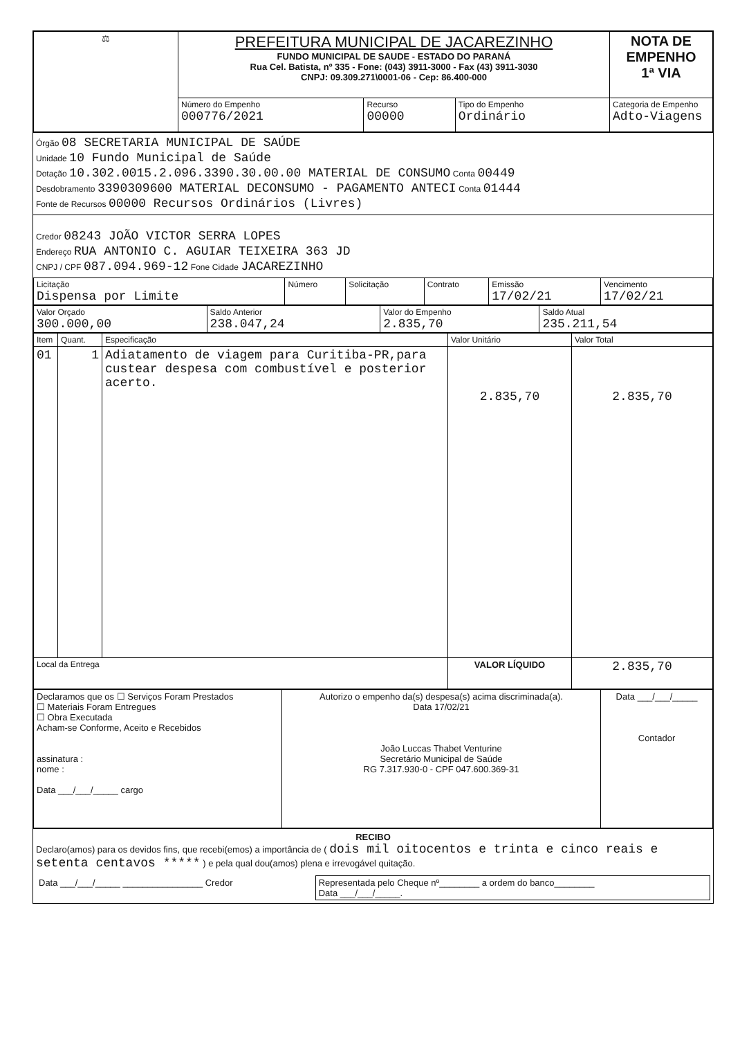| ⚖ | PREFEITURA MUNICIPAL DE JACAREZINHO FUNDO MUNICIPAL DE SAUDE - ESTADO DO PARANÁ Rua Cel. Batista, nº 335 - Fone: (043) 3911-3000 - Fax (43) 3911-3030 CNPJ: 09.309.271\0001-06 - Cep: 86.400-000 | | | NOTA DE EMPENHO 1ª VIA |
| | Número do Empenho 000776/2021 | Recurso 00000 | Tipo do Empenho Ordinário | Categoria de Empenho Adto-Viagens |
Órgão 08 SECRETARIA MUNICIPAL DE SAÚDE
Unidade 10 Fundo Municipal de Saúde
Dotação 10.302.0015.2.096.3390.30.00.00 MATERIAL DE CONSUMO Conta 00449
Desdobramento 3390309600 MATERIAL DECONSUMO - PAGAMENTO ANTECI Conta 01444
Fonte de Recursos 00000 Recursos Ordinários (Livres)
Credor 08243 JOÃO VICTOR SERRA LOPES
Endereço RUA ANTONIO C. AGUIAR TEIXEIRA 363 JD
CNPJ / CPF 087.094.969-12 Fone Cidade JACAREZINHO
| Licitação Dispensa por Limite | Número | Solicitação | Contrato | Emissão 17/02/21 | Vencimento 17/02/21 |
| Valor Orçado 300.000,00 | Saldo Anterior 238.047,24 | Valor do Empenho 2.835,70 | Saldo Atual 235.211,54 |
| Item | Quant. | Especificação | Valor Unitário | Valor Total |
| 01 | 1 | Adiatamento de viagem para Curitiba-PR,para custear despesa com combustível e posterior acerto. | 2.835,70 | 2.835,70 |
| Local da Entrega | | | VALOR LÍQUIDO | 2.835,70 |
| Declaramos que os ☐ Serviços Foram Prestados ☐ Materiais Foram Entregues ☐ Obra Executada Acham-se Conforme, Aceito e Recebidos assinatura : nome : Data ___/___/_____ cargo | Autorizo o empenho da(s) despesa(s) acima discriminada(a). Data 17/02/21 João Luccas Thabet Venturine Secretário Municipal de Saúde RG 7.317.930-0 - CPF 047.600.369-31 | Data ___/___/_____ Contador |
RECIBO
Declaro(amos) para os devidos fins, que recebi(emos) a importância de ( dois mil oitocentos e trinta e cinco reais e setenta centavos ***** ) e pela qual dou(amos) plena e irrevogável quitação.
| Data ___/___/_____ ________________ Credor | Representada pelo Cheque nº________ a ordem do banco________ Data ___/___/_____. |